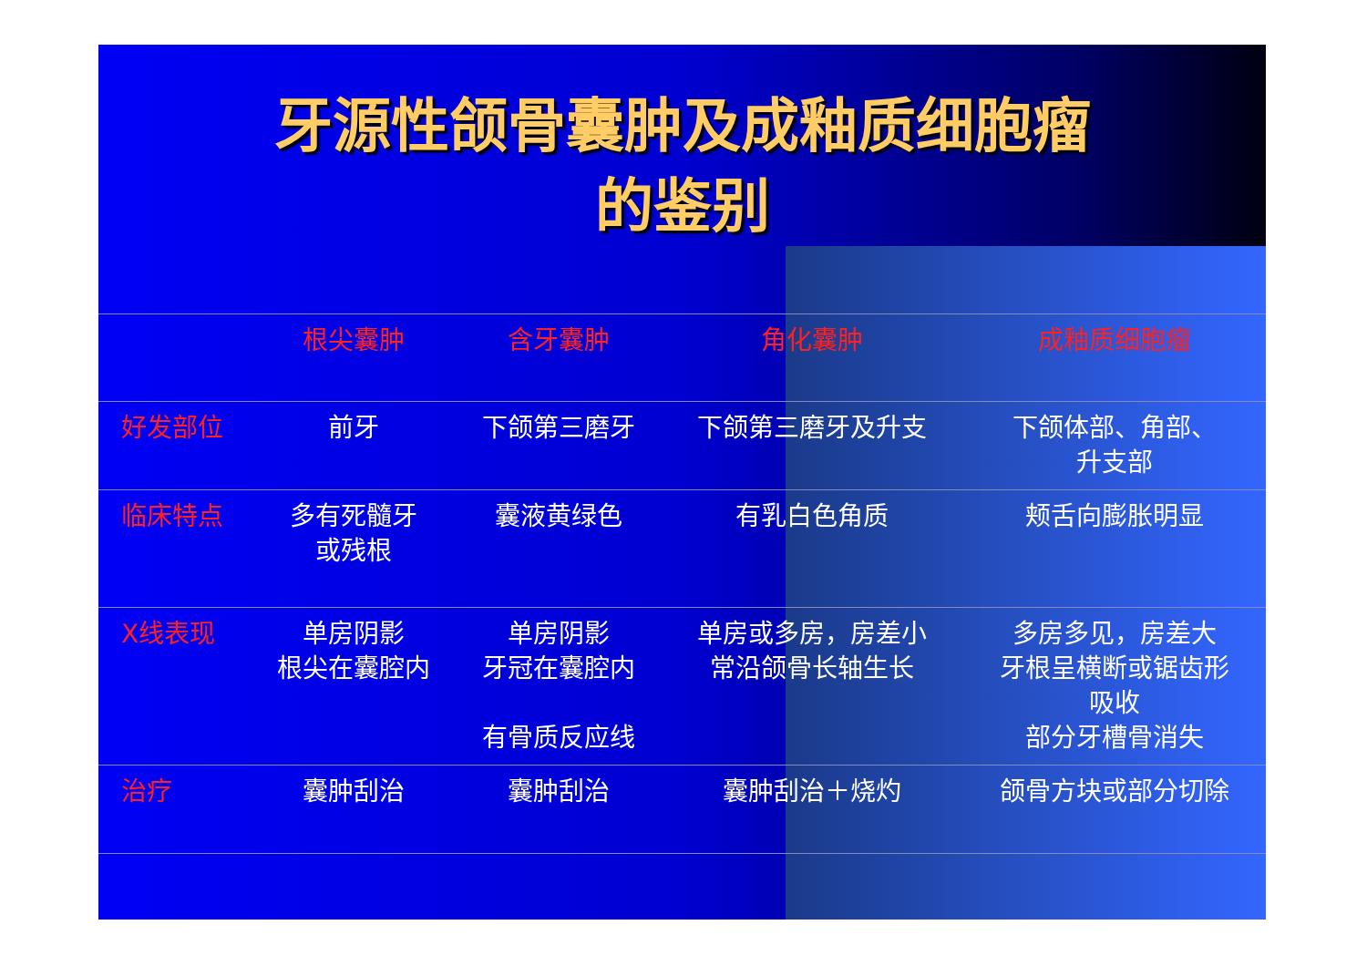牙源性颌骨囊肿及成釉质细胞瘤
的鉴别
| | 根尖囊肿 | 含牙囊肿 | 角化囊肿 | 成釉质细胞瘤 |
| --- | --- | --- | --- | --- |
| 好发部位 | 前牙 | 下颌第三磨牙 | 下颌第三磨牙及升支 | 下颌体部、角部、 升支部 |
| 临床特点 | 多有死髓牙 或残根 | 囊液黄绿色 | 有乳白色角质 | 颊舌向膨胀明显 |
| X线表现 | 单房阴影 根尖在囊腔内 | 单房阴影 牙冠在囊腔内 有骨质反应线 | 单房或多房，房差小 常沿颌骨长轴生长 | 多房多见，房差大 牙根呈横断或锯齿形 吸收 部分牙槽骨消失 |
| 治疗 | 囊肿刮治 | 囊肿刮治 | 囊肿刮治＋烧灼 | 颌骨方块或部分切除 |